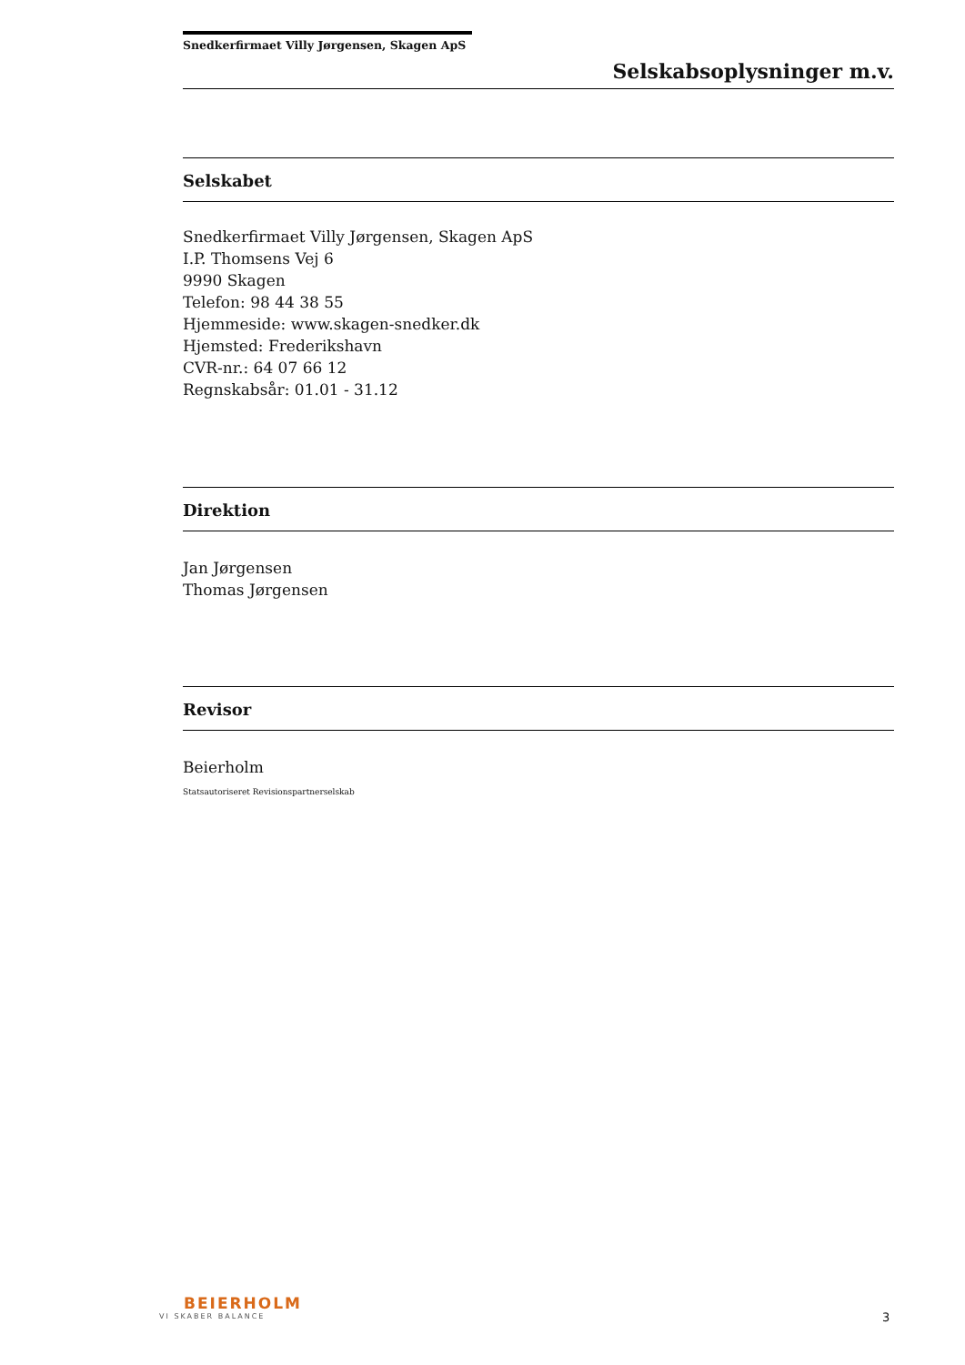Snedkerfirmaet Villy Jørgensen, Skagen ApS
Selskabsoplysninger m.v.
Selskabet
Snedkerfirmaet Villy Jørgensen, Skagen ApS
I.P. Thomsens Vej 6
9990 Skagen
Telefon: 98 44 38 55
Hjemmeside: www.skagen-snedker.dk
Hjemsted: Frederikshavn
CVR-nr.: 64 07 66 12
Regnskabsår: 01.01 - 31.12
Direktion
Jan Jørgensen
Thomas Jørgensen
Revisor
Beierholm
Statsautoriseret Revisionspartnerselskab
BEIERHOLM
VI SKABER BALANCE
3